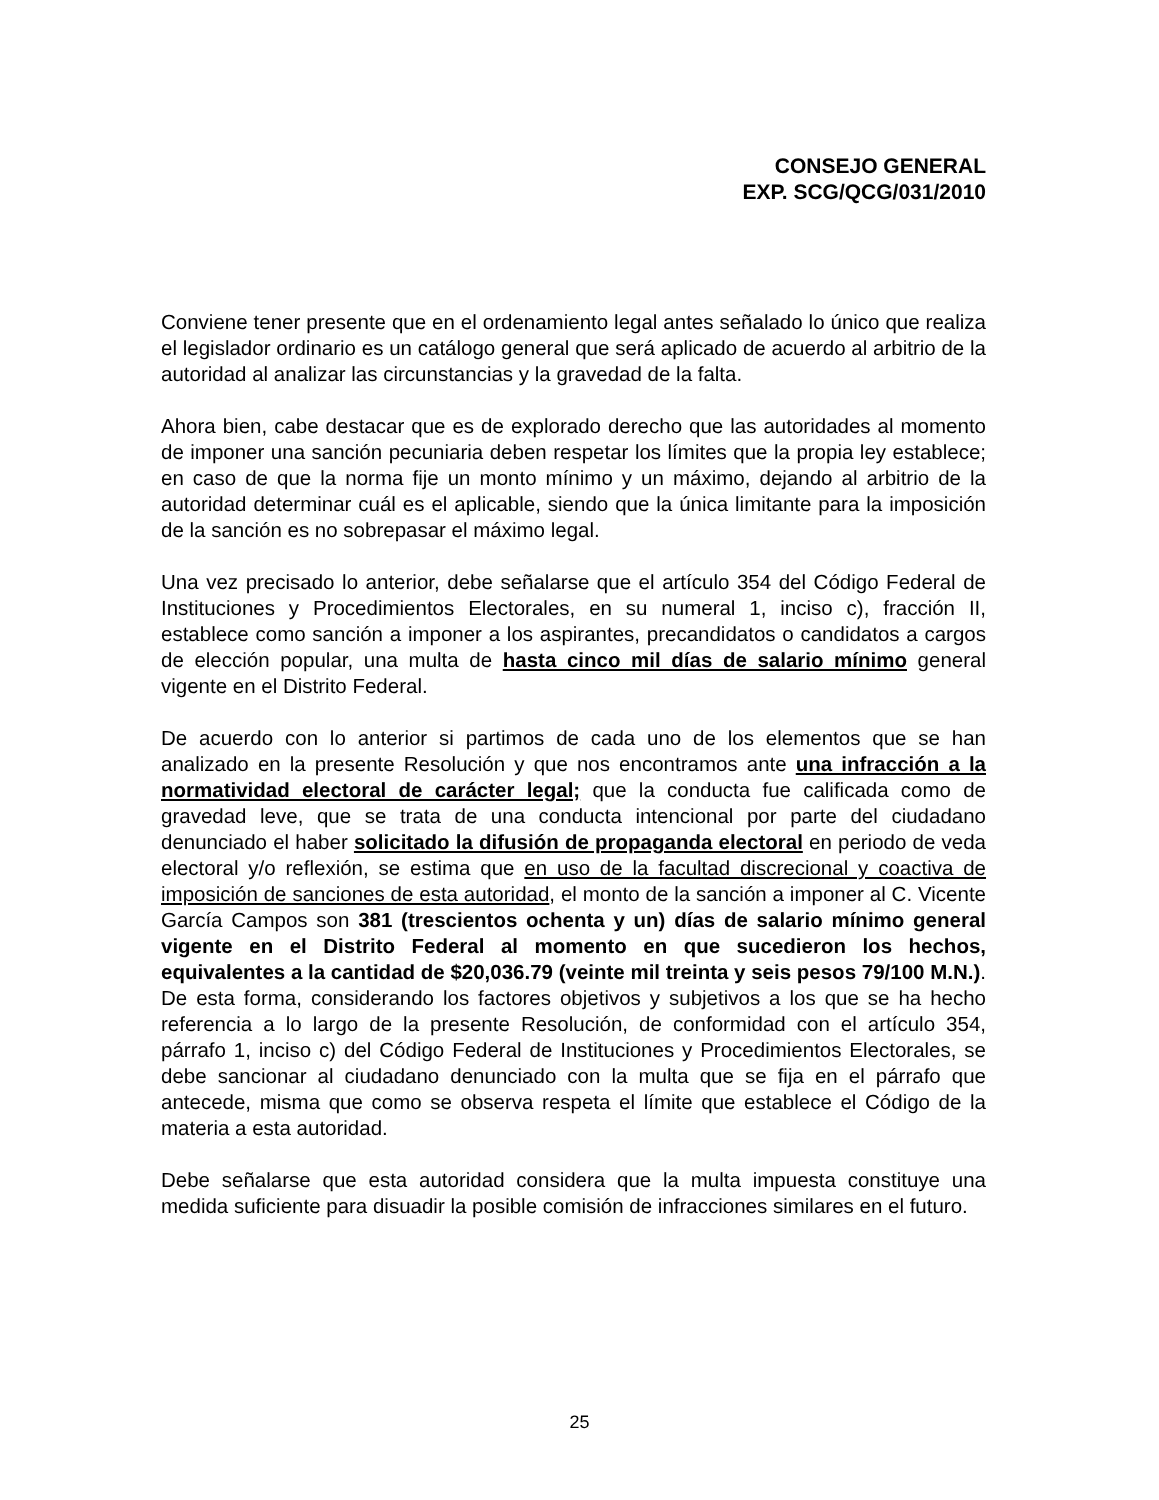CONSEJO GENERAL
EXP. SCG/QCG/031/2010
Conviene tener presente que en el ordenamiento legal antes señalado lo único que realiza el legislador ordinario es un catálogo general que será aplicado de acuerdo al arbitrio de la autoridad al analizar las circunstancias y la gravedad de la falta.
Ahora bien, cabe destacar que es de explorado derecho que las autoridades al momento de imponer una sanción pecuniaria deben respetar los límites que la propia ley establece; en caso de que la norma fije un monto mínimo y un máximo, dejando al arbitrio de la autoridad determinar cuál es el aplicable, siendo que la única limitante para la imposición de la sanción es no sobrepasar el máximo legal.
Una vez precisado lo anterior, debe señalarse que el artículo 354 del Código Federal de Instituciones y Procedimientos Electorales, en su numeral 1, inciso c), fracción II, establece como sanción a imponer a los aspirantes, precandidatos o candidatos a cargos de elección popular, una multa de hasta cinco mil días de salario mínimo general vigente en el Distrito Federal.
De acuerdo con lo anterior si partimos de cada uno de los elementos que se han analizado en la presente Resolución y que nos encontramos ante una infracción a la normatividad electoral de carácter legal; que la conducta fue calificada como de gravedad leve, que se trata de una conducta intencional por parte del ciudadano denunciado el haber solicitado la difusión de propaganda electoral en periodo de veda electoral y/o reflexión, se estima que en uso de la facultad discrecional y coactiva de imposición de sanciones de esta autoridad, el monto de la sanción a imponer al C. Vicente García Campos son 381 (trescientos ochenta y un) días de salario mínimo general vigente en el Distrito Federal al momento en que sucedieron los hechos, equivalentes a la cantidad de $20,036.79 (veinte mil treinta y seis pesos 79/100 M.N.).
De esta forma, considerando los factores objetivos y subjetivos a los que se ha hecho referencia a lo largo de la presente Resolución, de conformidad con el artículo 354, párrafo 1, inciso c) del Código Federal de Instituciones y Procedimientos Electorales, se debe sancionar al ciudadano denunciado con la multa que se fija en el párrafo que antecede, misma que como se observa respeta el límite que establece el Código de la materia a esta autoridad.
Debe señalarse que esta autoridad considera que la multa impuesta constituye una medida suficiente para disuadir la posible comisión de infracciones similares en el futuro.
25